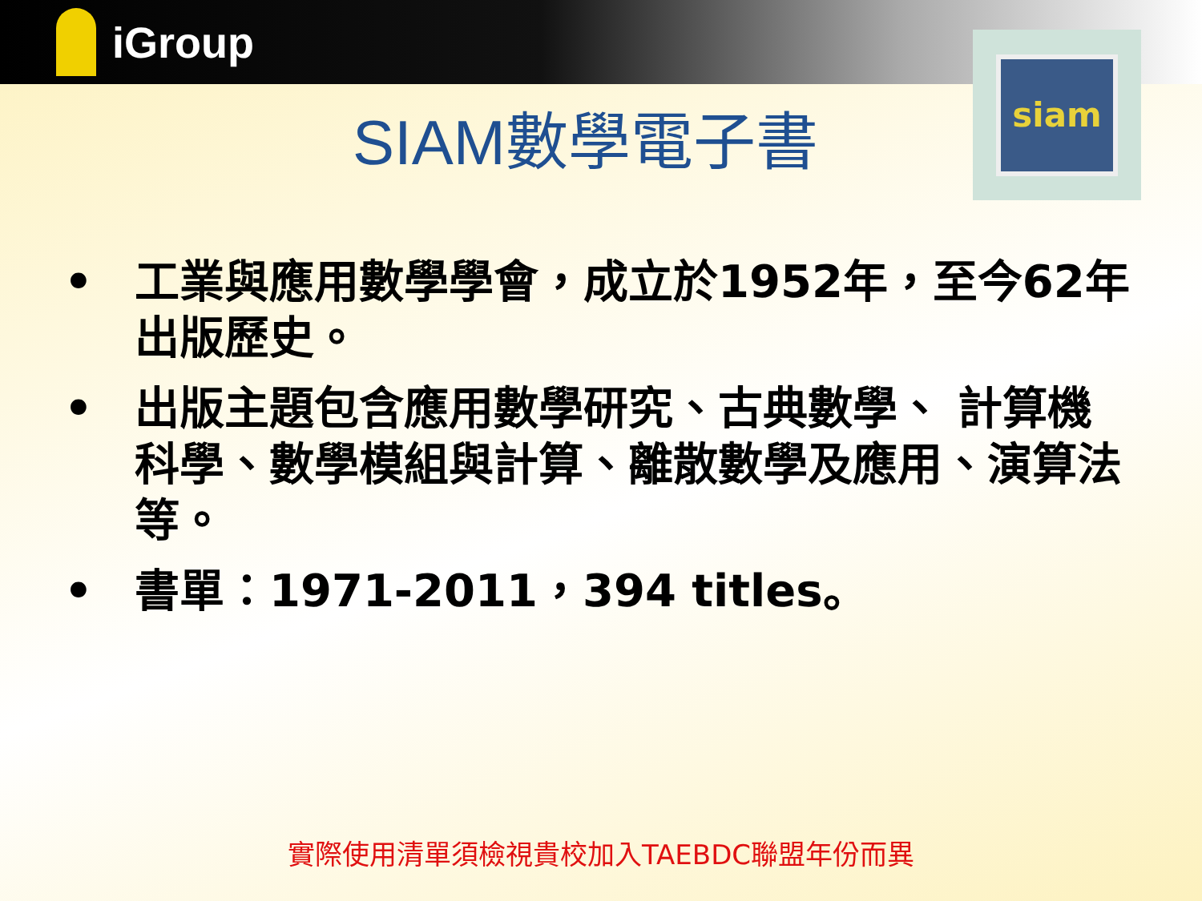iGroup
siam
SIAM數學電子書
• 工業與應用數學學會，成立於1952年，至今62年出版歷史。
• 出版主題包含應用數學研究、古典數學、 計算機科學、數學模組與計算、離散數學及應用、演算法等。
• 書單：1971-2011，394 titles。
實際使用清單須檢視貴校加入TAEBDC聯盟年份而異